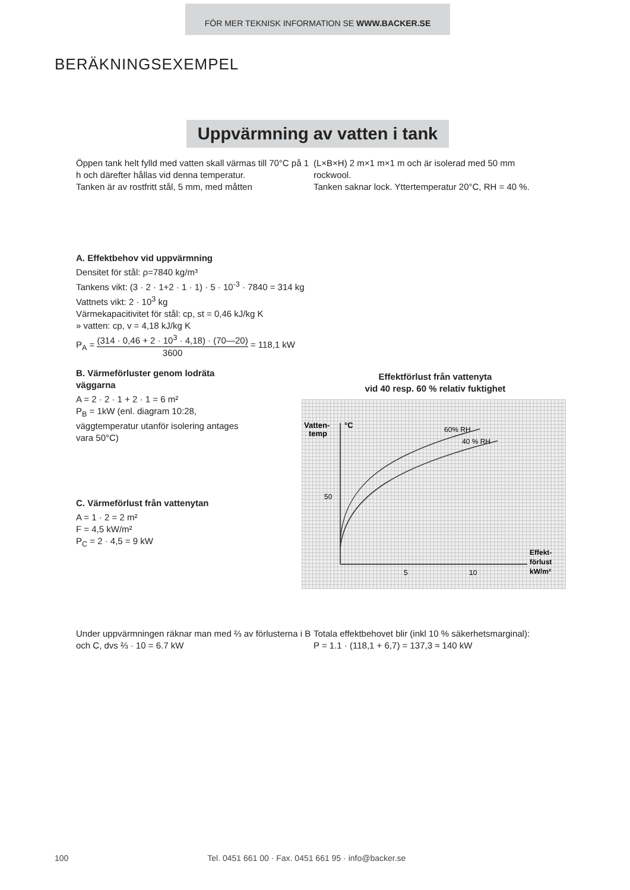FÖR MER TEKNISK INFORMATION SE WWW.BACKER.SE
BERÄKNINGSEXEMPEL
Uppvärmning av vatten i tank
Öppen tank helt fylld med vatten skall värmas till 70°C på 1 h och därefter hållas vid denna temperatur.
Tanken är av rostfritt stål, 5 mm, med måtten
(L×B×H) 2 m×1 m×1 m och är isolerad med 50 mm rockwool.
Tanken saknar lock. Yttertemperatur 20°C, RH = 40 %.
A. Effektbehov vid uppvärmning
Densitet för stål: ρ=7840 kg/m³
Tankens vikt: (3 · 2 · 1+2 · 1 · 1) · 5 · 10<sup>-3</sup> · 7840 = 314 kg
Vattnets vikt: 2 · 10<sup>3</sup> kg
Värmekapacitivitet för stål: cp, st = 0,46 kJ/kg K
» vatten: cp, v = 4,18 kJ/kg K
P<sub>A</sub> = (314 · 0,46 + 2 · 10<sup>3</sup> · 4,18) · (70—20) 3600 = 118,1 kW
B. Värmeförluster genom lodräta väggarna
A = 2 · 2 · 1 + 2 · 1 = 6 m²
P<sub>B</sub> = 1kW (enl. diagram 10:28, väggtemperatur utanför isolering antages vara 50°C)
C. Värmeförlust från vattenytan
A = 1 · 2 = 2 m²
F = 4,5 kW/m²
P<sub>C</sub> = 2 · 4,5 = 9 kW
Effektförlust från vattenyta
vid 40 resp. 60 % relativ fuktighet
Vatten-
temp
°C
50
60% RH
40 % RH
5
10
Effekt-
förlust
kW/m²
Under uppvärmningen räknar man med ⅔ av förlusterna i B och C, dvs ⅔ · 10 = 6.7 kW
Totala effektbehovet blir (inkl 10 % säkerhetsmarginal):
P = 1.1 · (118,1 + 6,7) = 137,3 ≈ 140 kW
100 Tel. 0451 661 00 · Fax. 0451 661 95 · info@backer.se